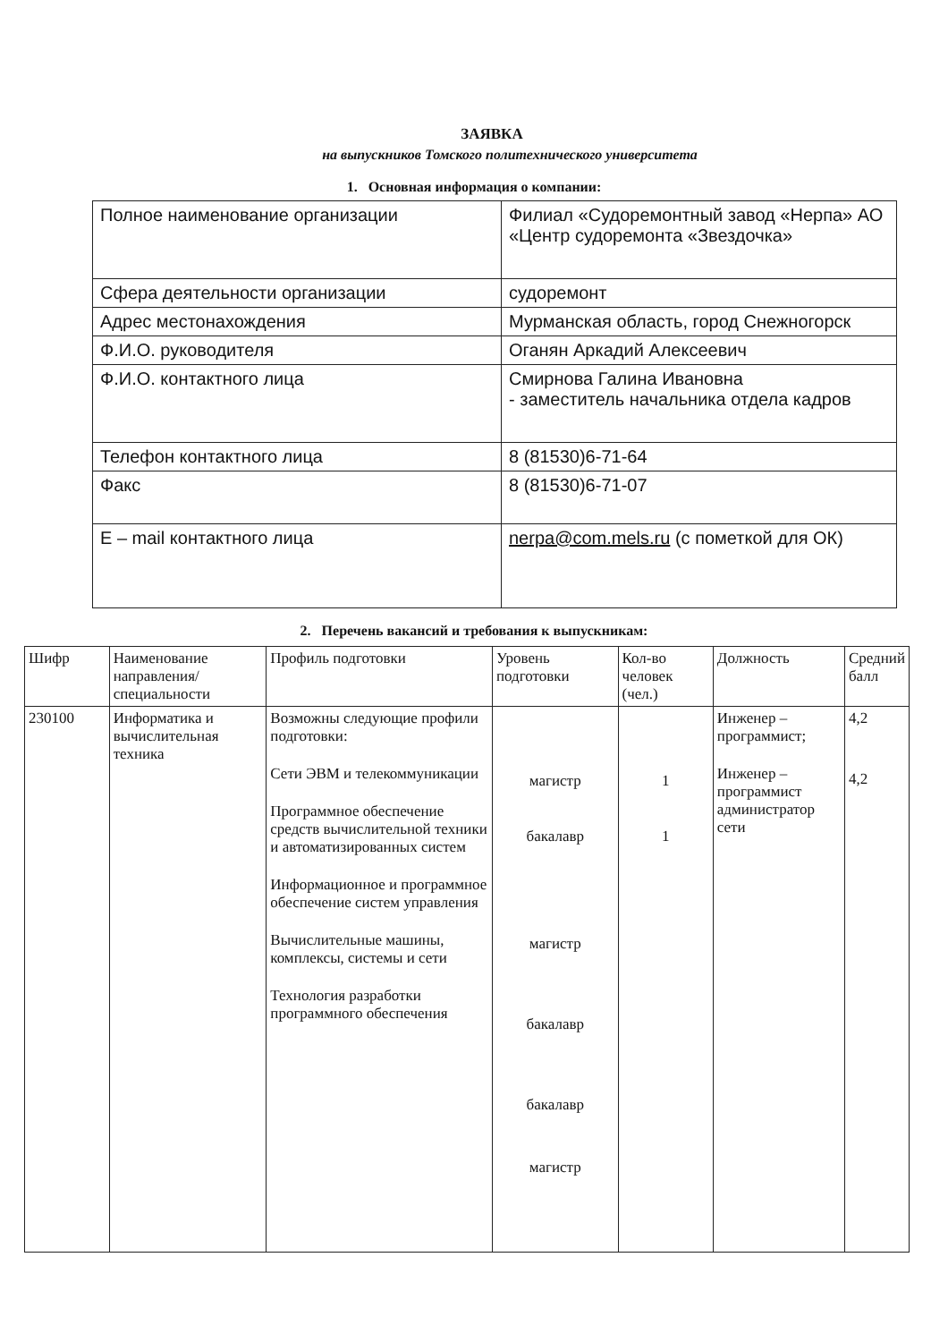ЗАЯВКА
на выпускников Томского политехнического университета
1. Основная информация о компании:
| Полное наименование организации | Филиал «Судоремонтный завод «Нерпа» АО «Центр судоремонта «Звездочка» |
| Сфера деятельности организации | судоремонт |
| Адрес местонахождения | Мурманская область, город Снежногорск |
| Ф.И.О. руководителя | Оганян Аркадий Алексеевич |
| Ф.И.О. контактного лица | Смирнова Галина Ивановна - заместитель начальника отдела кадров |
| Телефон контактного лица | 8 (81530)6-71-64 |
| Факс | 8 (81530)6-71-07 |
| E – mail контактного лица | nerpa@com.mels.ru (с пометкой для ОК) |
2. Перечень вакансий и требования к выпускникам:
| Шифр | Наименование направления/ специальности | Профиль подготовки | Уровень подготовки | Кол-во человек (чел.) | Должность | Средний балл |
| --- | --- | --- | --- | --- | --- | --- |
| 230100 | Информатика и вычислительная техника | Возможны следующие профили подготовки: Сети ЭВМ и телекоммуникации Программное обеспечение средств вычислительной техники и автоматизированных систем Информационное и программное обеспечение систем управления Вычислительные машины, комплексы, системы и сети Технология разработки программного обеспечения | магистр бакалавр магистр бакалавр бакалавр магистр | 1 1 | Инженер – программист; Инженер – программист администратор сети | 4,2 4,2 |